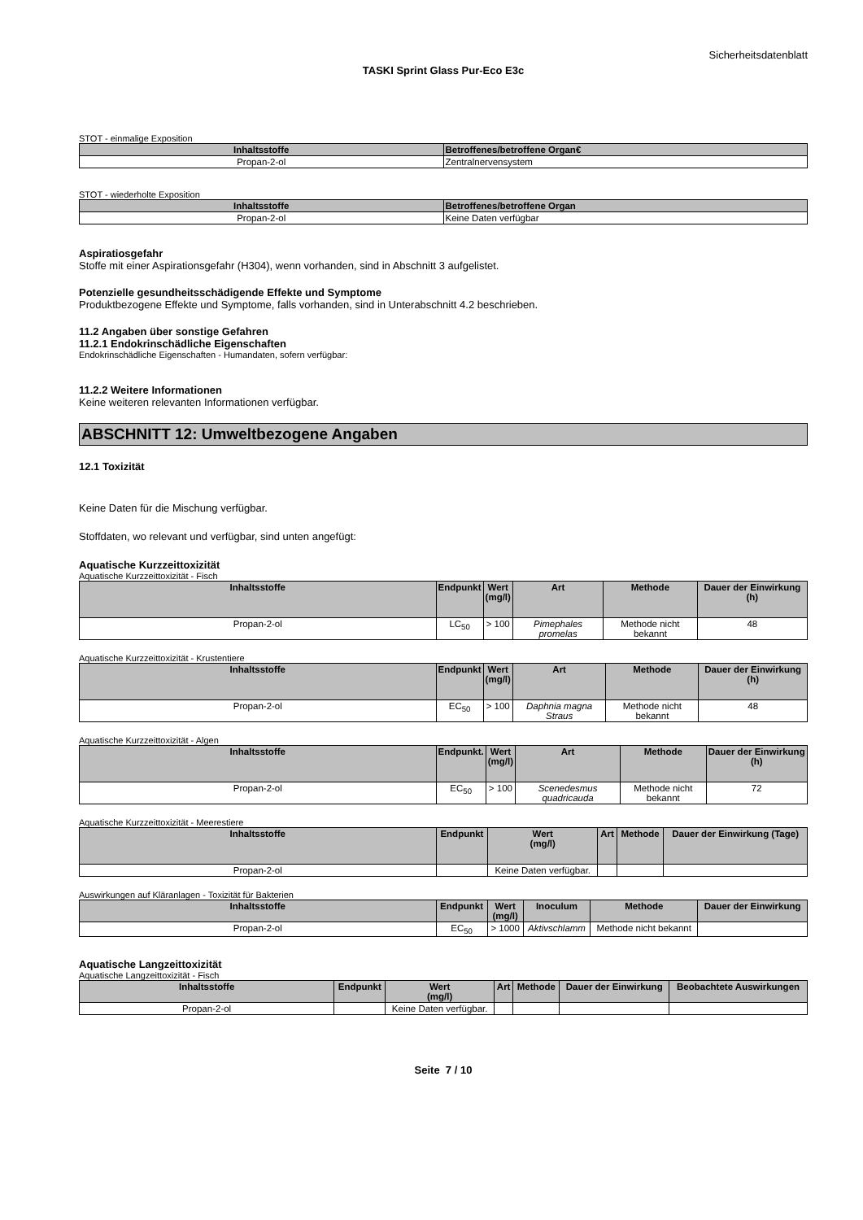Sicherheitsdatenblatt
TASKI Sprint Glass Pur-Eco E3c
STOT - einmalige Exposition
| Inhaltsstoffe | Betroffenes/betroffene Organ€ |
| --- | --- |
| Propan-2-ol | Zentralnervensystem |
STOT - wiederholte Exposition
| Inhaltsstoffe | Betroffenes/betroffene Organ |
| --- | --- |
| Propan-2-ol | Keine Daten verfügbar |
Aspiratiosgefahr
Stoffe mit einer Aspirationsgefahr (H304), wenn vorhanden, sind in Abschnitt 3 aufgelistet.
Potenzielle gesundheitsschädigende Effekte und Symptome
Produktbezogene Effekte und Symptome, falls vorhanden, sind in Unterabschnitt 4.2 beschrieben.
11.2 Angaben über sonstige Gefahren
11.2.1 Endokrinschädliche Eigenschaften
Endokrinschädliche Eigenschaften - Humandaten, sofern verfügbar:
11.2.2 Weitere Informationen
Keine weiteren relevanten Informationen verfügbar.
ABSCHNITT 12: Umweltbezogene Angaben
12.1 Toxizität
Keine Daten für die Mischung verfügbar.
Stoffdaten, wo relevant und verfügbar, sind unten angefügt:
Aquatische Kurzzeittoxizität
Aquatische Kurzzeittoxizität - Fisch
| Inhaltsstoffe | Endpunkt | Wert (mg/l) | Art | Methode | Dauer der Einwirkung (h) |
| --- | --- | --- | --- | --- | --- |
| Propan-2-ol | LC<sub>50</sub> | > 100 | Pimephales promelas | Methode nicht bekannt | 48 |
Aquatische Kurzzeittoxizität - Krustentiere
| Inhaltsstoffe | Endpunkt | Wert (mg/l) | Art | Methode | Dauer der Einwirkung (h) |
| --- | --- | --- | --- | --- | --- |
| Propan-2-ol | EC<sub>50</sub> | > 100 | Daphnia magna Straus | Methode nicht bekannt | 48 |
Aquatische Kurzzeittoxizität - Algen
| Inhaltsstoffe | Endpunkt. | Wert (mg/l) | Art | Methode | Dauer der Einwirkung (h) |
| --- | --- | --- | --- | --- | --- |
| Propan-2-ol | EC<sub>50</sub> | > 100 | Scenedesmus quadricauda | Methode nicht bekannt | 72 |
Aquatische Kurzzeittoxizität - Meerestiere
| Inhaltsstoffe | Endpunkt | Wert (mg/l) | Art | Methode | Dauer der Einwirkung (Tage) |
| --- | --- | --- | --- | --- | --- |
| Propan-2-ol | | Keine Daten verfügbar. | | | |
Auswirkungen auf Kläranlagen - Toxizität für Bakterien
| Inhaltsstoffe | Endpunkt | Wert (mg/l) | Inoculum | Methode | Dauer der Einwirkung |
| --- | --- | --- | --- | --- | --- |
| Propan-2-ol | EC<sub>50</sub> | > 1000 | Aktivschlamm | Methode nicht bekannt | |
Aquatische Langzeittoxizität
Aquatische Langzeittoxizität - Fisch
| Inhaltsstoffe | Endpunkt | Wert (mg/l) | Art | Methode | Dauer der Einwirkung | Beobachtete Auswirkungen |
| --- | --- | --- | --- | --- | --- | --- |
| Propan-2-ol | | Keine Daten verfügbar. | | | | |
Seite 7 / 10